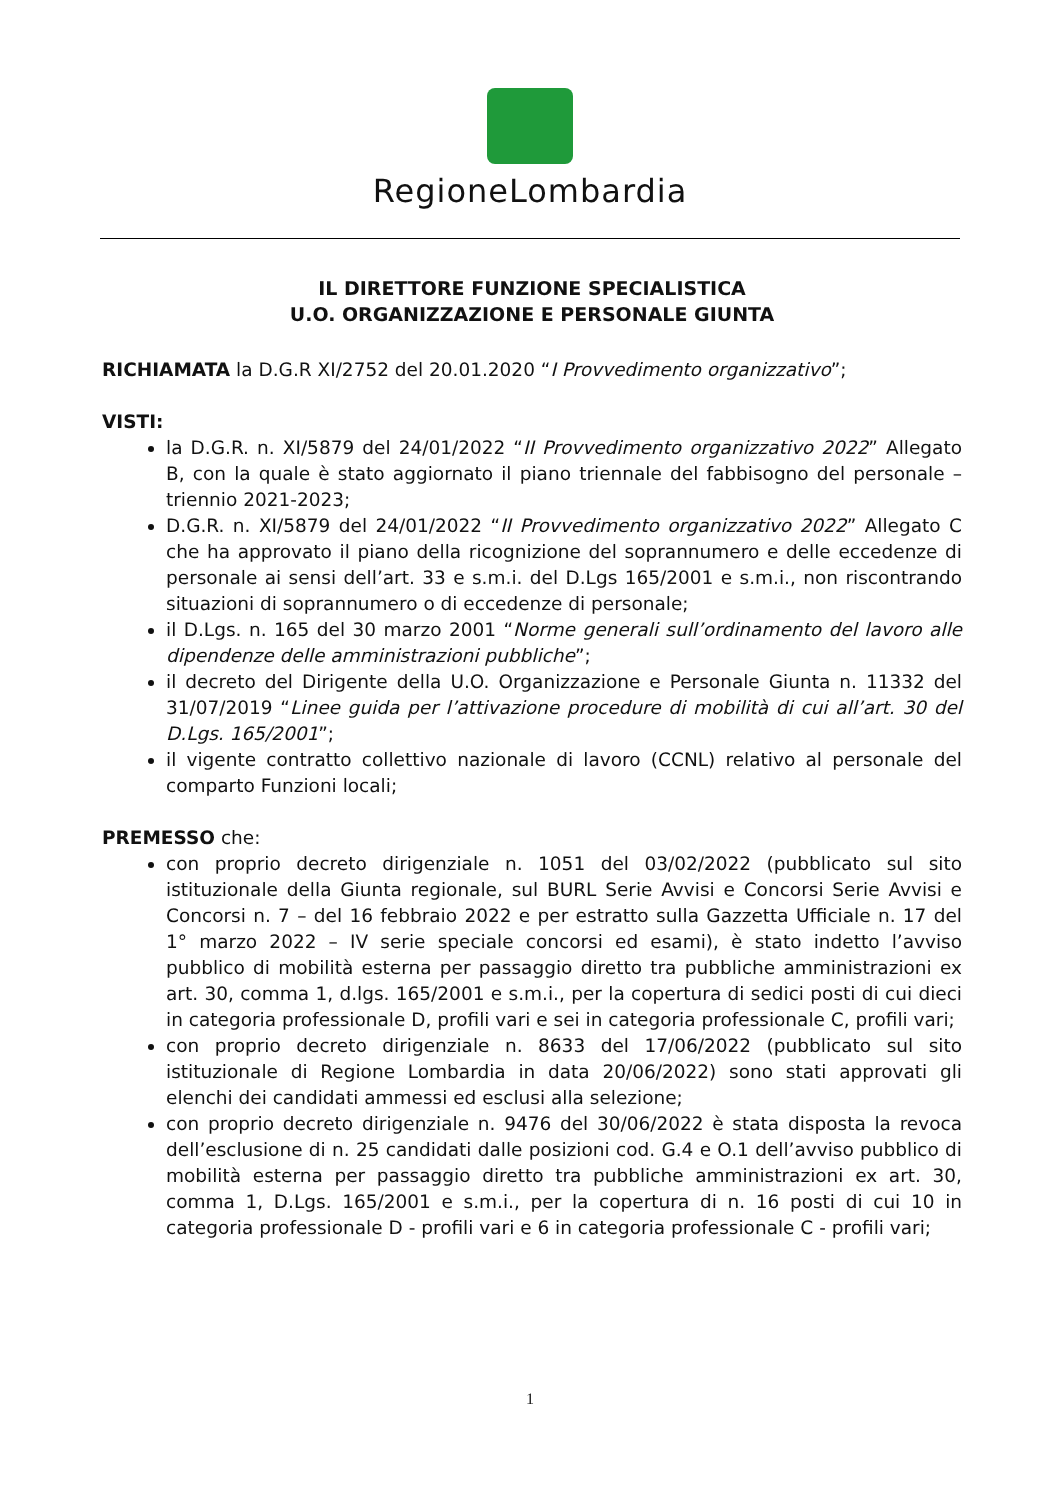RegioneLombardia
IL DIRETTORE FUNZIONE SPECIALISTICA
U.O. ORGANIZZAZIONE E PERSONALE GIUNTA
RICHIAMATA la D.G.R XI/2752 del 20.01.2020 “I Provvedimento organizzativo”;
VISTI:
la D.G.R. n. XI/5879 del 24/01/2022 “II Provvedimento organizzativo 2022” Allegato B, con la quale è stato aggiornato il piano triennale del fabbisogno del personale – triennio 2021-2023;
D.G.R. n. XI/5879 del 24/01/2022 “II Provvedimento organizzativo 2022” Allegato C che ha approvato il piano della ricognizione del soprannumero e delle eccedenze di personale ai sensi dell’art. 33 e s.m.i. del D.Lgs 165/2001 e s.m.i., non riscontrando situazioni di soprannumero o di eccedenze di personale;
il D.Lgs. n. 165 del 30 marzo 2001 “Norme generali sull’ordinamento del lavoro alle dipendenze delle amministrazioni pubbliche”;
il decreto del Dirigente della U.O. Organizzazione e Personale Giunta n. 11332 del 31/07/2019 “Linee guida per l’attivazione procedure di mobilità di cui all’art. 30 del D.Lgs. 165/2001”;
il vigente contratto collettivo nazionale di lavoro (CCNL) relativo al personale del comparto Funzioni locali;
PREMESSO che:
con proprio decreto dirigenziale n. 1051 del 03/02/2022 (pubblicato sul sito istituzionale della Giunta regionale, sul BURL Serie Avvisi e Concorsi Serie Avvisi e Concorsi n. 7 – del 16 febbraio 2022 e per estratto sulla Gazzetta Ufficiale n. 17 del 1° marzo 2022 – IV serie speciale concorsi ed esami), è stato indetto l’avviso pubblico di mobilità esterna per passaggio diretto tra pubbliche amministrazioni ex art. 30, comma 1, d.lgs. 165/2001 e s.m.i., per la copertura di sedici posti di cui dieci in categoria professionale D, profili vari e sei in categoria professionale C, profili vari;
con proprio decreto dirigenziale n. 8633 del 17/06/2022 (pubblicato sul sito istituzionale di Regione Lombardia in data 20/06/2022) sono stati approvati gli elenchi dei candidati ammessi ed esclusi alla selezione;
con proprio decreto dirigenziale n. 9476 del 30/06/2022 è stata disposta la revoca dell’esclusione di n. 25 candidati dalle posizioni cod. G.4 e O.1 dell’avviso pubblico di mobilità esterna per passaggio diretto tra pubbliche amministrazioni ex art. 30, comma 1, D.Lgs. 165/2001 e s.m.i., per la copertura di n. 16 posti di cui 10 in categoria professionale D - profili vari e 6 in categoria professionale C - profili vari;
1